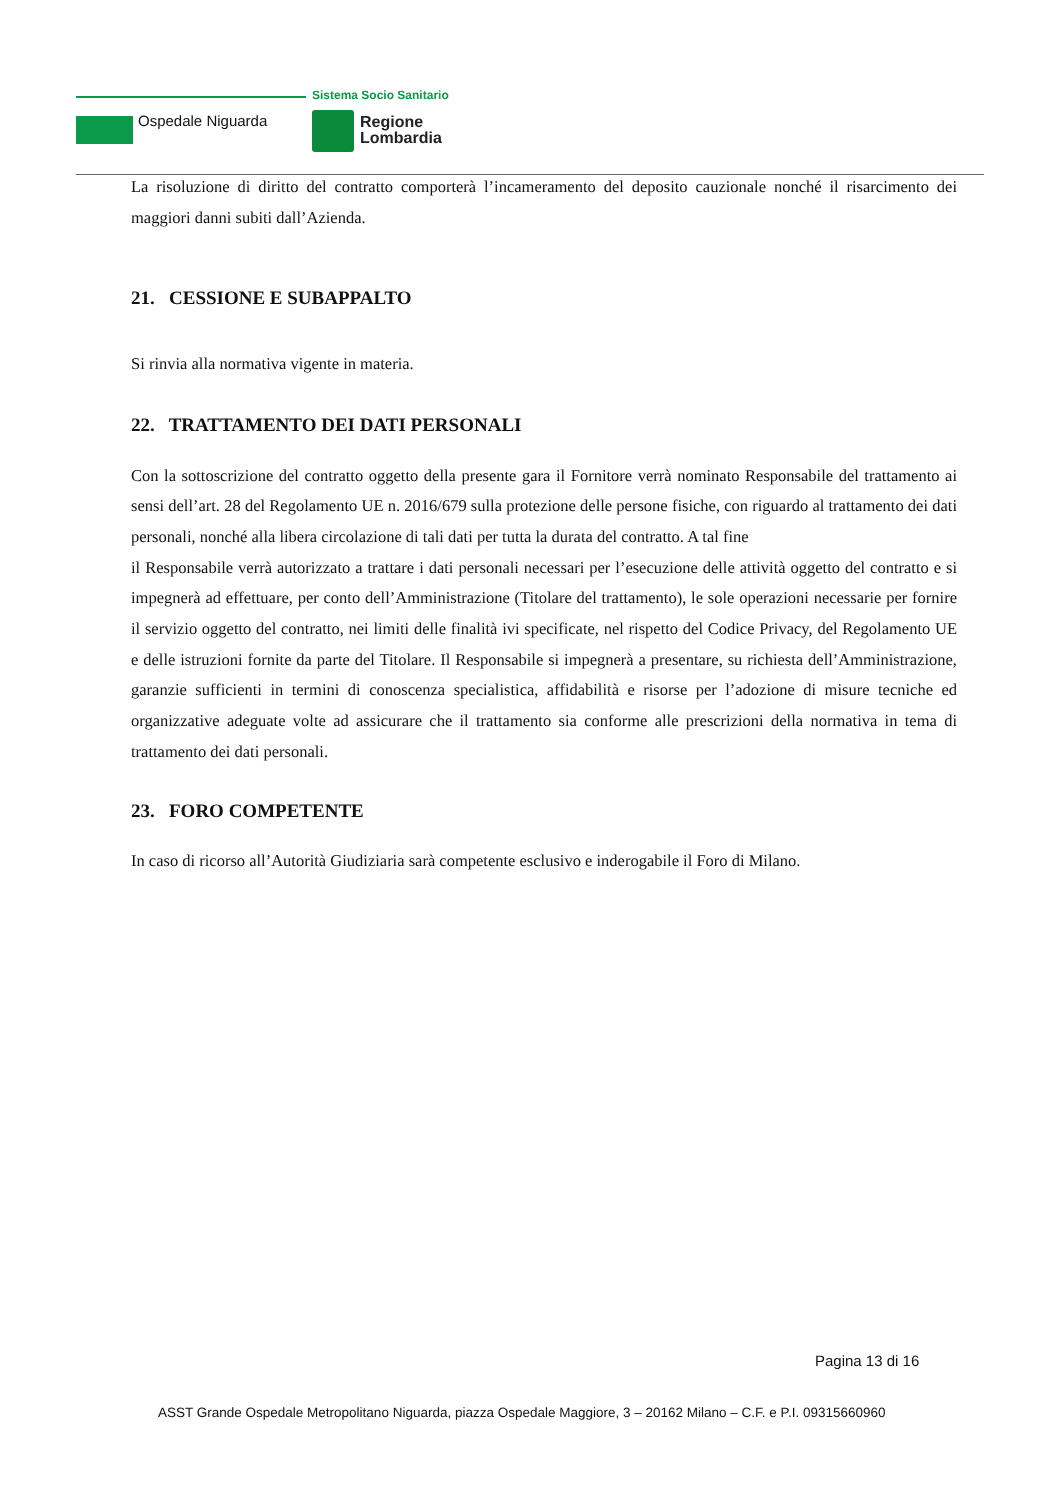Ospedale Niguarda
Sistema Socio Sanitario
Regione
Lombardia
La risoluzione di diritto del contratto comporterà l’incameramento del deposito cauzionale nonché il risarcimento dei maggiori danni subiti dall’Azienda.
21. CESSIONE E SUBAPPALTO
Si rinvia alla normativa vigente in materia.
22. TRATTAMENTO DEI DATI PERSONALI
Con la sottoscrizione del contratto oggetto della presente gara il Fornitore verrà nominato Responsabile del trattamento ai sensi dell’art. 28 del Regolamento UE n. 2016/679 sulla protezione delle persone fisiche, con riguardo al trattamento dei dati personali, nonché alla libera circolazione di tali dati per tutta la durata del contratto. A tal fine
il Responsabile verrà autorizzato a trattare i dati personali necessari per l’esecuzione delle attività oggetto del contratto e si impegnerà ad effettuare, per conto dell’Amministrazione (Titolare del trattamento), le sole operazioni necessarie per fornire il servizio oggetto del contratto, nei limiti delle finalità ivi specificate, nel rispetto del Codice Privacy, del Regolamento UE e delle istruzioni fornite da parte del Titolare. Il Responsabile si impegnerà a presentare, su richiesta dell’Amministrazione, garanzie sufficienti in termini di conoscenza specialistica, affidabilità e risorse per l’adozione di misure tecniche ed organizzative adeguate volte ad assicurare che il trattamento sia conforme alle prescrizioni della normativa in tema di trattamento dei dati personali.
23. FORO COMPETENTE
In caso di ricorso all’Autorità Giudiziaria sarà competente esclusivo e inderogabile il Foro di Milano.
Pagina 13 di 16
ASST Grande Ospedale Metropolitano Niguarda, piazza Ospedale Maggiore, 3 – 20162 Milano – C.F. e P.I. 09315660960